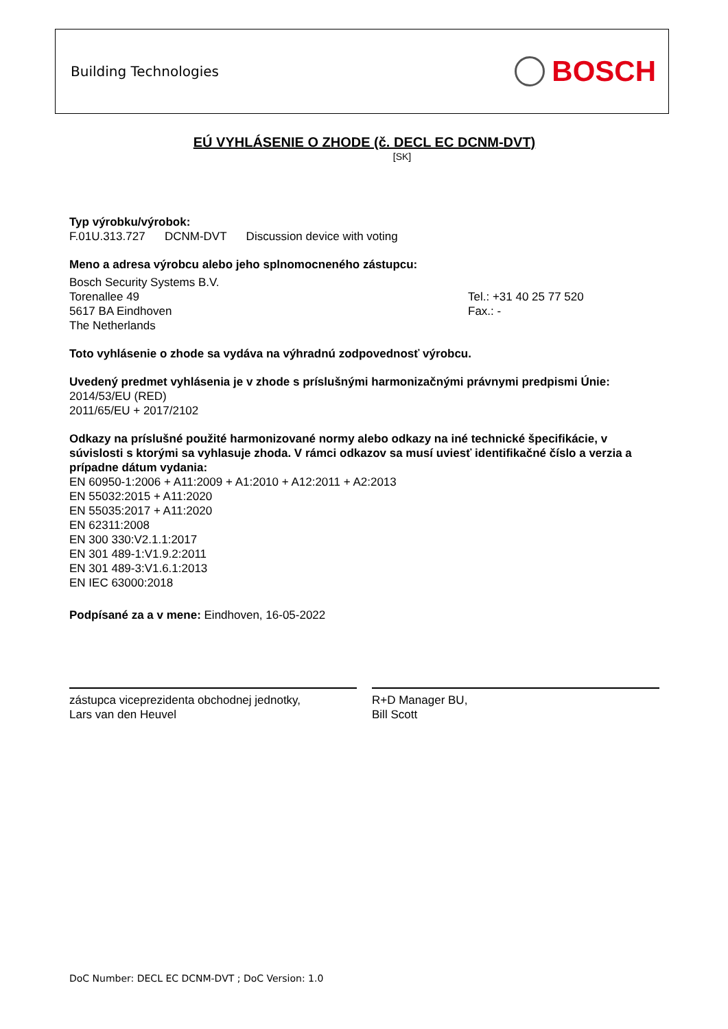Building Technologies BOSCH
EÚ VYHLÁSENIE O ZHODE (č. DECL EC DCNM-DVT)
[SK]
Typ výrobku/výrobok:
F.01U.313.727 DCNM-DVT Discussion device with voting
Meno a adresa výrobcu alebo jeho splnomocneného zástupcu:
Bosch Security Systems B.V.
Torenallee 49
5617 BA Eindhoven
The Netherlands
Tel.: +31 40 25 77 520
Fax.: -
Toto vyhlásenie o zhode sa vydáva na výhradnú zodpovednosť výrobcu.
Uvedený predmet vyhlásenia je v zhode s príslušnými harmonizačnými právnymi predpismi Únie:
2014/53/EU (RED)
2011/65/EU + 2017/2102
Odkazy na príslušné použité harmonizované normy alebo odkazy na iné technické špecifikácie, v súvislosti s ktorými sa vyhlasuje zhoda. V rámci odkazov sa musí uviesť identifikačné číslo a verzia a prípadne dátum vydania:
EN 60950-1:2006 + A11:2009 + A1:2010 + A12:2011 + A2:2013
EN 55032:2015 + A11:2020
EN 55035:2017 + A11:2020
EN 62311:2008
EN 300 330:V2.1.1:2017
EN 301 489-1:V1.9.2:2011
EN 301 489-3:V1.6.1:2013
EN IEC 63000:2018
Podpísané za a v mene: Eindhoven, 16-05-2022
zástupca viceprezidenta obchodnej jednotky,
Lars van den Heuvel
R+D Manager BU,
Bill Scott
DoC Number: DECL EC DCNM-DVT ; DoC Version: 1.0